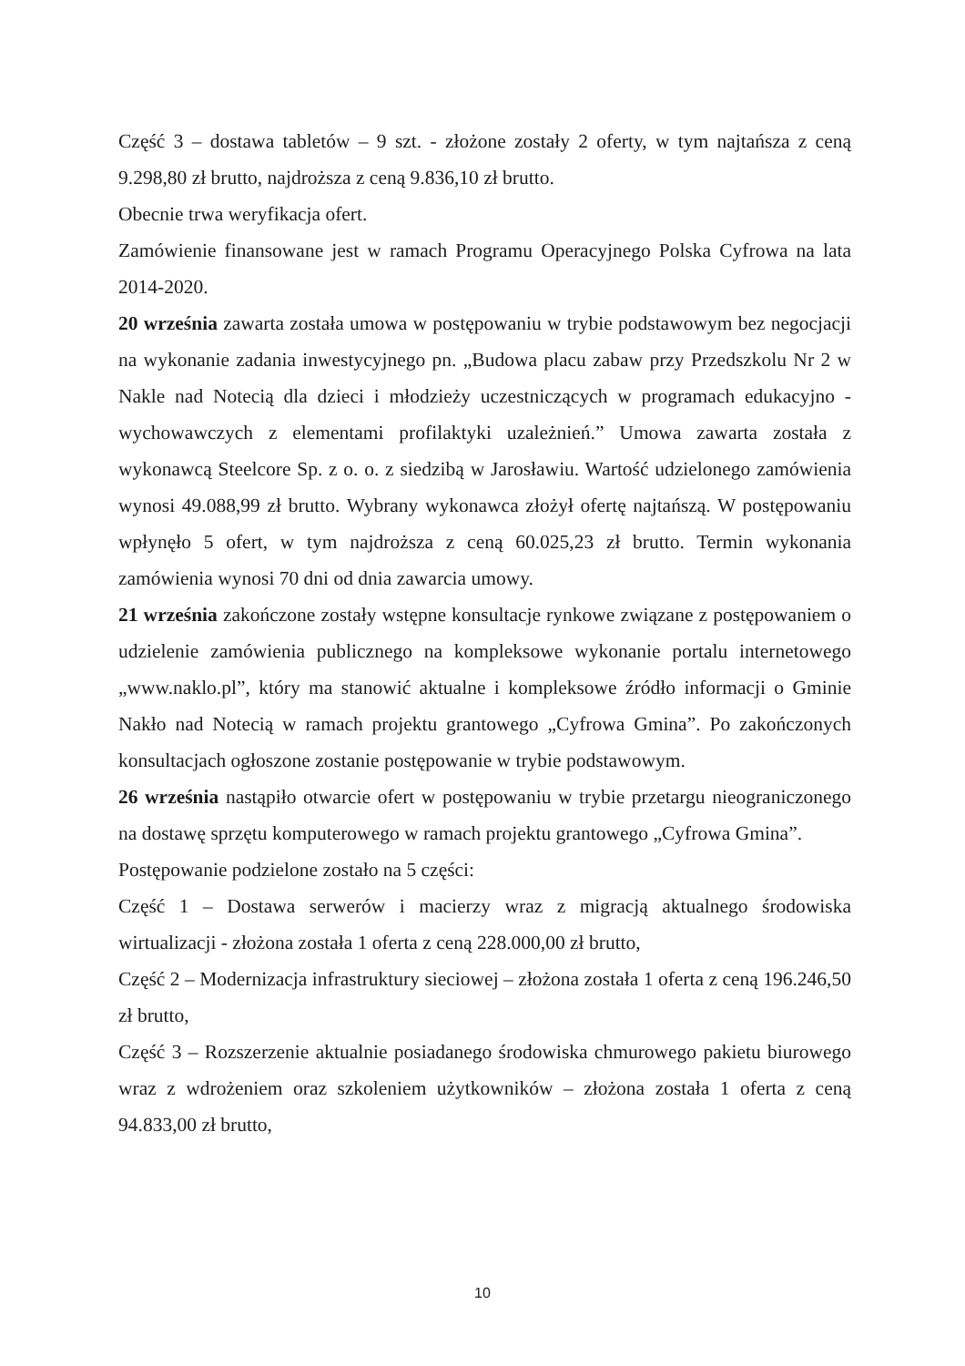Część 3 – dostawa tabletów – 9 szt. - złożone zostały 2 oferty, w tym najtańsza z ceną 9.298,80 zł brutto, najdroższa z ceną 9.836,10 zł brutto.
Obecnie trwa weryfikacja ofert.
Zamówienie finansowane jest w ramach Programu Operacyjnego Polska Cyfrowa na lata 2014-2020.
20 września zawarta została umowa w postępowaniu w trybie podstawowym bez negocjacji na wykonanie zadania inwestycyjnego pn. „Budowa placu zabaw przy Przedszkolu Nr 2 w Nakle nad Notecią dla dzieci i młodzieży uczestniczących w programach edukacyjno - wychowawczych z elementami profilaktyki uzależnień.” Umowa zawarta została z wykonawcą Steelcore Sp. z o. o. z siedzibą w Jarosławiu. Wartość udzielonego zamówienia wynosi 49.088,99 zł brutto. Wybrany wykonawca złożył ofertę najtańszą. W postępowaniu wpłynęło 5 ofert, w tym najdroższa z ceną 60.025,23 zł brutto. Termin wykonania zamówienia wynosi 70 dni od dnia zawarcia umowy.
21 września zakończone zostały wstępne konsultacje rynkowe związane z postępowaniem o udzielenie zamówienia publicznego na kompleksowe wykonanie portalu internetowego „www.naklo.pl”, który ma stanowić aktualne i kompleksowe źródło informacji o Gminie Nakło nad Notecią w ramach projektu grantowego „Cyfrowa Gmina”. Po zakończonych konsultacjach ogłoszone zostanie postępowanie w trybie podstawowym.
26 września nastąpiło otwarcie ofert w postępowaniu w trybie przetargu nieograniczonego na dostawę sprzętu komputerowego w ramach projektu grantowego „Cyfrowa Gmina”.
Postępowanie podzielone zostało na 5 części:
Część 1 – Dostawa serwerów i macierzy wraz z migracją aktualnego środowiska wirtualizacji - złożona została 1 oferta z ceną 228.000,00 zł brutto,
Część 2 – Modernizacja infrastruktury sieciowej – złożona została 1 oferta z ceną 196.246,50 zł brutto,
Część 3 – Rozszerzenie aktualnie posiadanego środowiska chmurowego pakietu biurowego wraz z wdrożeniem oraz szkoleniem użytkowników – złożona została 1 oferta z ceną 94.833,00 zł brutto,
10